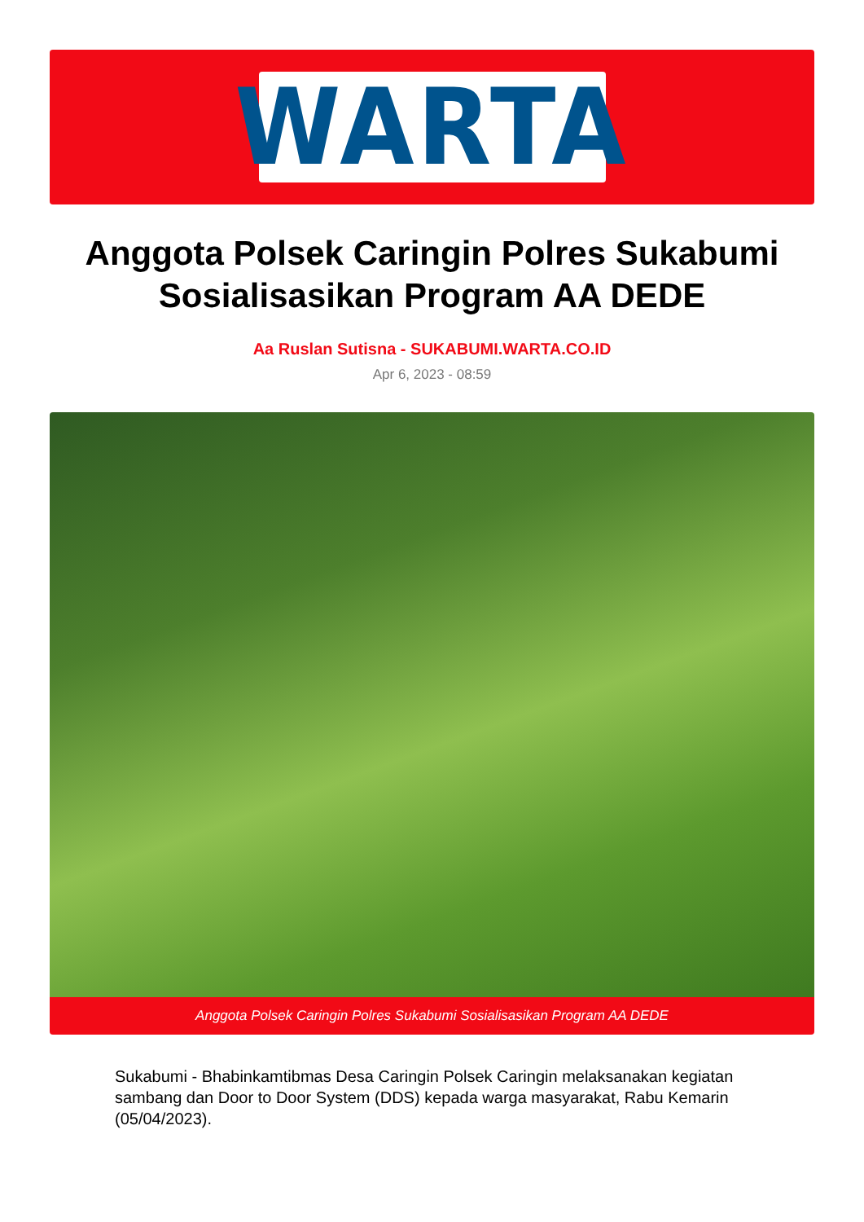WARTA
Anggota Polsek Caringin Polres Sukabumi Sosialisasikan Program AA DEDE
Aa Ruslan Sutisna - SUKABUMI.WARTA.CO.ID
Apr 6, 2023 - 08:59
Anggota Polsek Caringin Polres Sukabumi Sosialisasikan Program AA DEDE
Sukabumi - Bhabinkamtibmas Desa Caringin Polsek Caringin melaksanakan kegiatan sambang dan Door to Door System (DDS) kepada warga masyarakat, Rabu Kemarin (05/04/2023).